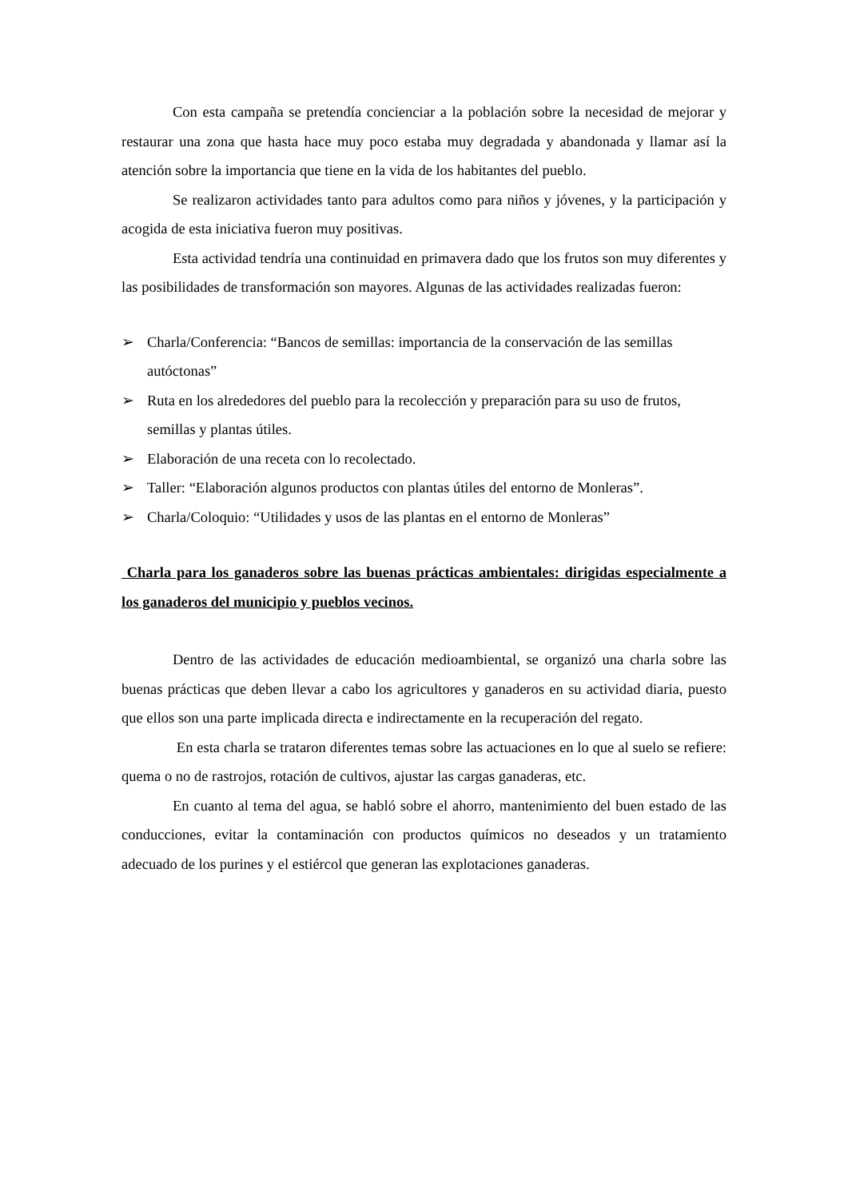Con esta campaña se pretendía concienciar a la población sobre la necesidad de mejorar y restaurar una zona que hasta hace muy poco estaba muy degradada y abandonada y llamar así la atención sobre la importancia que tiene en la vida de los habitantes del pueblo.
Se realizaron actividades tanto para adultos como para niños y jóvenes, y la participación y acogida de esta iniciativa fueron muy positivas.
Esta actividad tendría una continuidad en primavera dado que los frutos son muy diferentes y las posibilidades de transformación son mayores. Algunas de las actividades realizadas fueron:
➢ Charla/Conferencia: “Bancos de semillas: importancia de la conservación de las semillas autóctonas”
➢ Ruta en los alrededores del pueblo para la recolección y preparación para su uso de frutos, semillas y plantas útiles.
➢ Elaboración de una receta con lo recolectado.
➢ Taller: “Elaboración algunos productos con plantas útiles del entorno de Monleras”.
➢ Charla/Coloquio: “Utilidades y usos de las plantas en el entorno de Monleras”
Charla para los ganaderos sobre las buenas prácticas ambientales: dirigidas especialmente a los ganaderos del municipio y pueblos vecinos.
Dentro de las actividades de educación medioambiental, se organizó una charla sobre las buenas prácticas que deben llevar a cabo los agricultores y ganaderos en su actividad diaria, puesto que ellos son una parte implicada directa e indirectamente en la recuperación del regato.
En esta charla se trataron diferentes temas sobre las actuaciones en lo que al suelo se refiere: quema o no de rastrojos, rotación de cultivos, ajustar las cargas ganaderas, etc.
En cuanto al tema del agua, se habló sobre el ahorro, mantenimiento del buen estado de las conducciones, evitar la contaminación con productos químicos no deseados y un tratamiento adecuado de los purines y el estiércol que generan las explotaciones ganaderas.